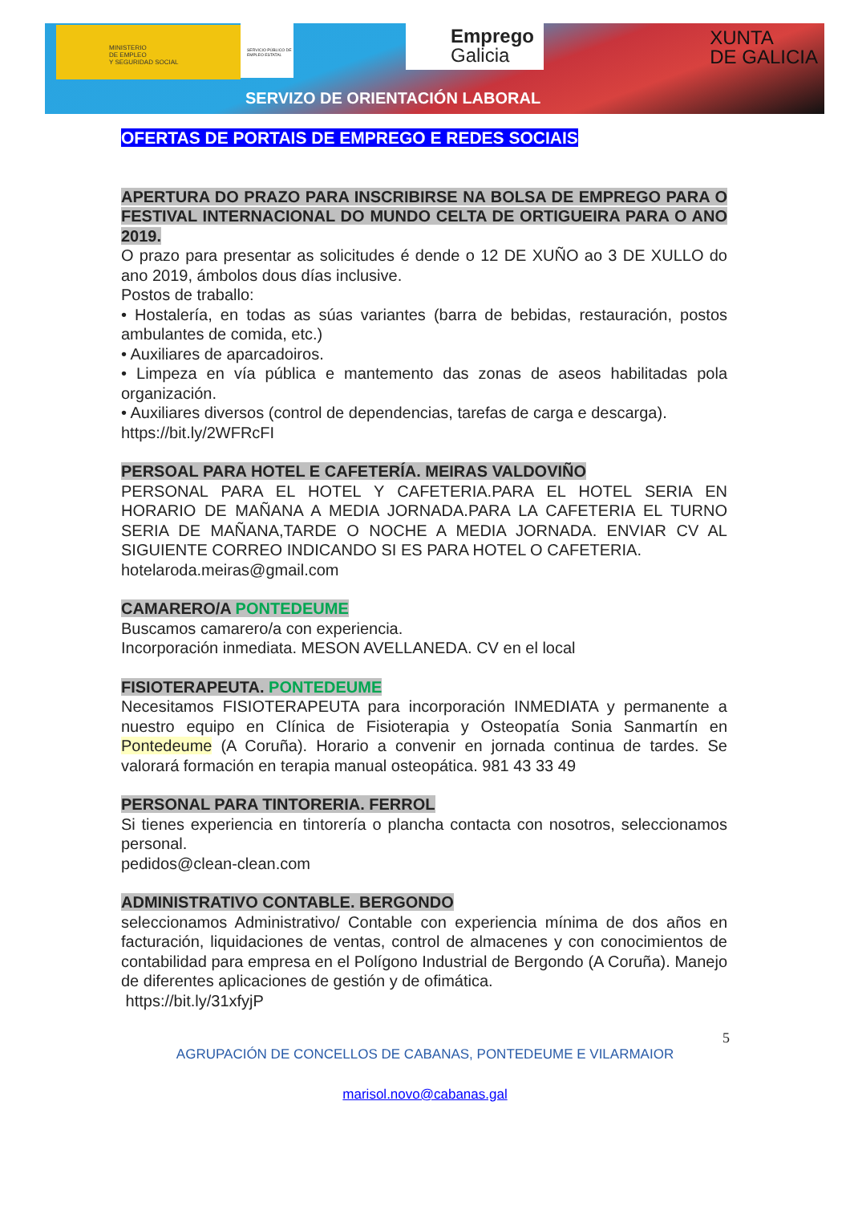MINISTERIO
DE EMPLEO
Y SEGURIDAD SOCIAL
SERVICIO PÚBLICO DE EMPLEO ESTATAL
Emprego
Galicia
XUNTA
DE GALICIA
SERVIZO DE ORIENTACIÓN LABORAL
OFERTAS DE PORTAIS DE EMPREGO E REDES SOCIAIS
APERTURA DO PRAZO PARA INSCRIBIRSE NA BOLSA DE EMPREGO PARA O FESTIVAL INTERNACIONAL DO MUNDO CELTA DE ORTIGUEIRA PARA O ANO 2019.
O prazo para presentar as solicitudes é dende o 12 DE XUÑO ao 3 DE XULLO do ano 2019, ámbolos dous días inclusive.
Postos de traballo:
• Hostalería, en todas as súas variantes (barra de bebidas, restauración, postos ambulantes de comida, etc.)
• Auxiliares de aparcadoiros.
• Limpeza en vía pública e mantemento das zonas de aseos habilitadas pola organización.
• Auxiliares diversos (control de dependencias, tarefas de carga e descarga).
https://bit.ly/2WFRcFI
PERSOAL PARA HOTEL E CAFETERÍA. MEIRAS VALDOVIÑO
PERSONAL PARA EL HOTEL Y CAFETERIA.PARA EL HOTEL SERIA EN HORARIO DE MAÑANA A MEDIA JORNADA.PARA LA CAFETERIA EL TURNO SERIA DE MAÑANA,TARDE O NOCHE A MEDIA JORNADA. ENVIAR CV AL SIGUIENTE CORREO INDICANDO SI ES PARA HOTEL O CAFETERIA.
hotelaroda.meiras@gmail.com
CAMARERO/A PONTEDEUME
Buscamos camarero/a con experiencia.
Incorporación inmediata. MESON AVELLANEDA. CV en el local
FISIOTERAPEUTA. PONTEDEUME
Necesitamos FISIOTERAPEUTA para incorporación INMEDIATA y permanente a nuestro equipo en Clínica de Fisioterapia y Osteopatía Sonia Sanmartín en Pontedeume (A Coruña). Horario a convenir en jornada continua de tardes. Se valorará formación en terapia manual osteopática. 981 43 33 49
PERSONAL PARA TINTORERIA. FERROL
Si tienes experiencia en tintorería o plancha contacta con nosotros, seleccionamos personal.
pedidos@clean-clean.com
ADMINISTRATIVO CONTABLE. BERGONDO
seleccionamos Administrativo/ Contable con experiencia mínima de dos años en facturación, liquidaciones de ventas, control de almacenes y con conocimientos de contabilidad para empresa en el Polígono Industrial de Bergondo (A Coruña). Manejo de diferentes aplicaciones de gestión y de ofimática.
https://bit.ly/31xfyjP
5
AGRUPACIÓN DE CONCELLOS DE CABANAS, PONTEDEUME E VILARMAIOR
marisol.novo@cabanas.gal